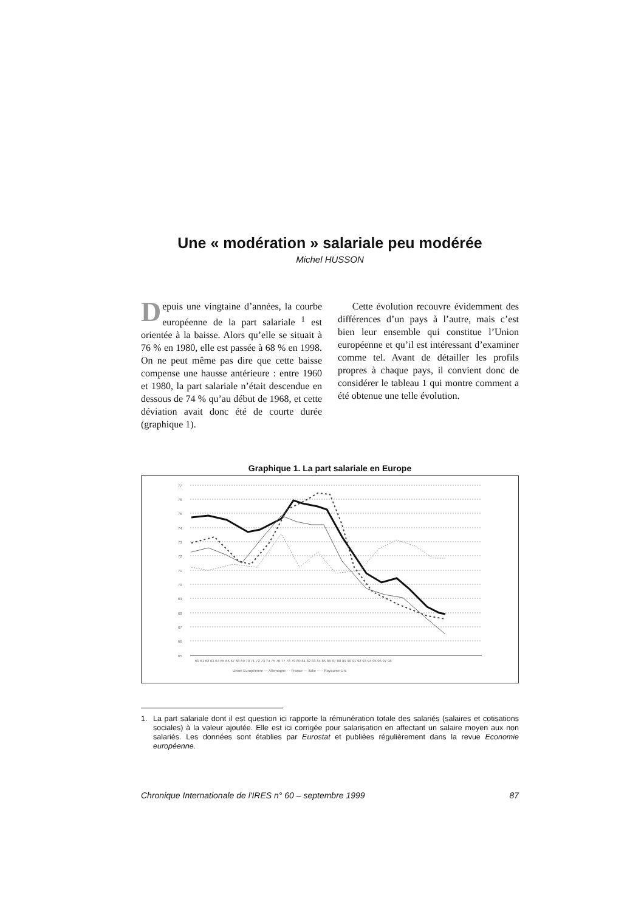Une « modération » salariale peu modérée
Michel HUSSON
Depuis une vingtaine d’années, la courbe européenne de la part salariale <sup>1</sup> est orientée à la baisse. Alors qu’elle se situait à 76 % en 1980, elle est passée à 68 % en 1998. On ne peut même pas dire que cette baisse compense une hausse antérieure : entre 1960 et 1980, la part salariale n’était descendue en dessous de 74 % qu’au début de 1968, et cette déviation avait donc été de courte durée (graphique 1).
Cette évolution recouvre évidemment des différences d’un pays à l’autre, mais c’est bien leur ensemble qui constitue l’Union européenne et qu’il est intéressant d’examiner comme tel. Avant de détailler les profils propres à chaque pays, il convient donc de considérer le tableau 1 qui montre comment a été obtenue une telle évolution.
Graphique 1. La part salariale en Europe
60 61 62 63 64 65 66 67 68 69 70 71 72 73 74 75 76 77 78 79 80 81 82 83 84 85 86 87 88 89 90 91 92 93 94 95 96 97 98
Union Européenne — Allemagne - - France — Italie ----- Royaume-Uni
77
76
75
74
73
72
71
70
69
68
67
66
65
1. La part salariale dont il est question ici rapporte la rémunération totale des salariés (salaires et cotisations sociales) à la valeur ajoutée. Elle est ici corrigée pour salarisation en affectant un salaire moyen aux non salariés. Les données sont établies par Eurostat et publiées régulièrement dans la revue Economie européenne.
Chronique Internationale de l'IRES n° 60 – septembre 1999 87